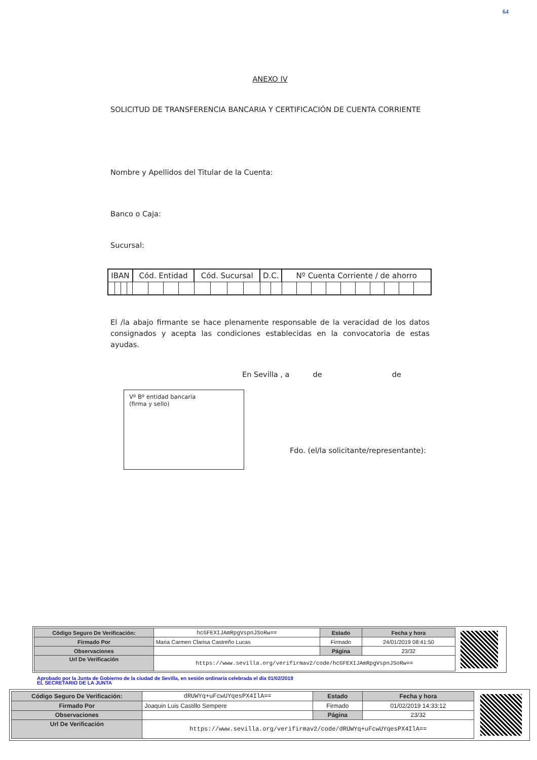64
ANEXO IV
SOLICITUD DE TRANSFERENCIA BANCARIA Y CERTIFICACIÓN DE CUENTA CORRIENTE
Nombre y Apellidos del Titular de la Cuenta:
Banco o Caja:
Sucursal:
| IBAN | | | | Cód. Entidad | | | | Cód. Sucursal | | | | D.C. | | Nº Cuenta Corriente / de ahorro | | | | | | | | | |
| --- | --- | --- | --- | --- | --- | --- | --- | --- | --- | --- | --- | --- | --- | --- | --- | --- | --- | --- | --- | --- | --- | --- | --- |
El /la abajo firmante se hace plenamente responsable de la veracidad de los datos consignados y acepta las condiciones establecidas en la convocatoria de estas ayudas.
En Sevilla , a de de
Vº Bº entidad bancaria
(firma y sello)
Fdo. (el/la solicitante/representante):
| Código Seguro De Verificación: | hcGFEXIJAmRpgVspnJSoRw== | Estado | Fecha y hora |
| Firmado Por | Maria Carmen Clarisa Castreño Lucas | Firmado | 24/01/2019 08:41:50 |
| Observaciones | | Página | 23/32 |
| Url De Verificación | https://www.sevilla.org/verifirmav2/code/hcGFEXIJAmRpgVspnJSoRw== | | |
Aprobado por la Junta de Gobierno de la ciudad de Sevilla, en sesión ordinaria celebrada el día 01/02/2019
EL SECRETARIO DE LA JUNTA
| Código Seguro De Verificación: | dRUWYq+uFcwUYqesPX4IlA== | Estado | Fecha y hora |
| Firmado Por | Joaquin Luis Castillo Sempere | Firmado | 01/02/2019 14:33:12 |
| Observaciones | | Página | 23/32 |
| Url De Verificación | https://www.sevilla.org/verifirmav2/code/dRUWYq+uFcwUYqesPX4IlA== | | |